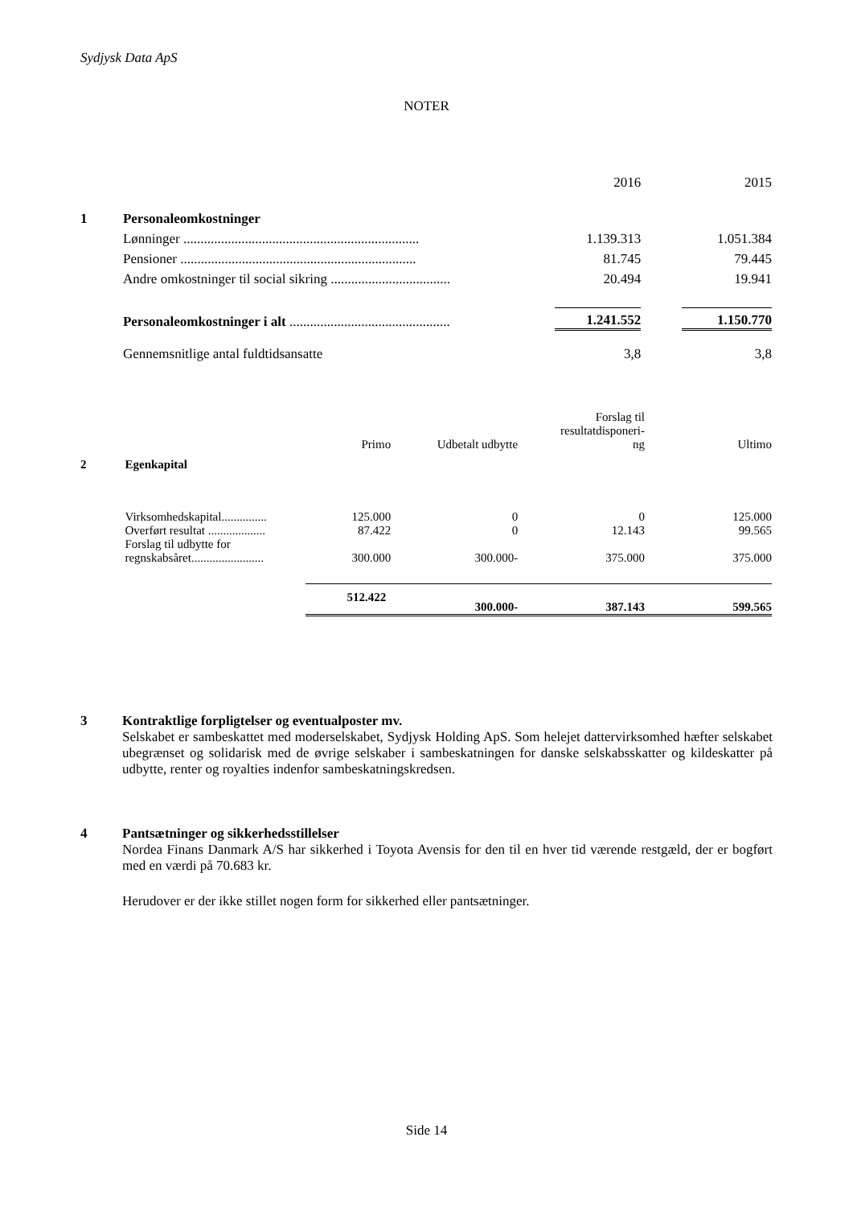Sydjysk Data ApS
NOTER
| | | 2016 | | 2015 |
| 1 | Personaleomkostninger | | | |
| | Lønninger ..................................................................... | 1.139.313 | | 1.051.384 |
| | Pensioner ..................................................................... | 81.745 | | 79.445 |
| | Andre omkostninger til social sikring ................................... | 20.494 | | 19.941 |
| | Personaleomkostninger i alt ............................................... | 1.241.552 | | 1.150.770 |
| | Gennemsnitlige antal fuldtidsansatte | 3,8 | | 3,8 |
| | | Primo | Udbetalt udbytte | Forslag til resultatdisponeri- ng | Ultimo |
| 2 | Egenkapital | | | | |
| | Virksomhedskapital............... | 125.000 | 0 | 0 | 125.000 |
| | Overført resultat ................... | 87.422 | 0 | 12.143 | 99.565 |
| | Forslag til udbytte for regnskabsåret........................ | 300.000 | 300.000- | 375.000 | 375.000 |
| | | 512.422 | 300.000- | 387.143 | 599.565 |
3 Kontraktlige forpligtelser og eventualposter mv.
Selskabet er sambeskattet med moderselskabet, Sydjysk Holding ApS. Som helejet dattervirksomhed hæfter selskabet ubegrænset og solidarisk med de øvrige selskaber i sambeskatningen for danske selskabsskatter og kildeskatter på udbytte, renter og royalties indenfor sambeskatningskredsen.
4 Pantsætninger og sikkerhedsstillelser
Nordea Finans Danmark A/S har sikkerhed i Toyota Avensis for den til en hver tid værende restgæld, der er bogført med en værdi på 70.683 kr.
Herudover er der ikke stillet nogen form for sikkerhed eller pantsætninger.
Side 14